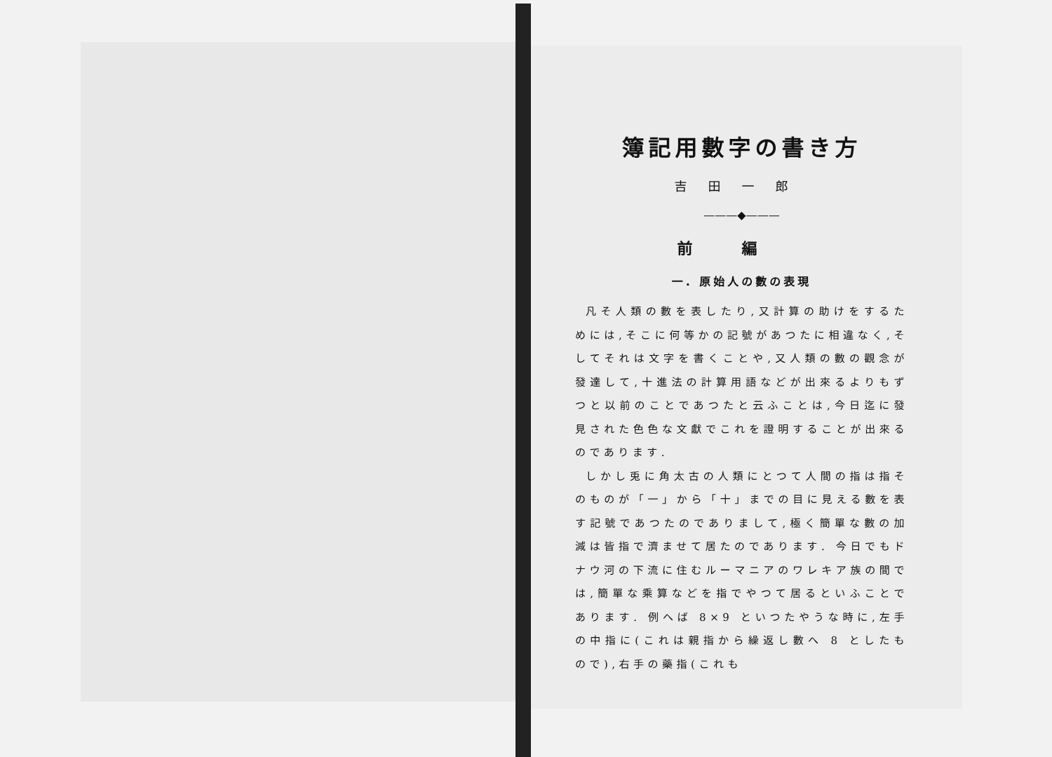簿記用數字の書き方
吉田一郎
———◆———
前編
一. 原始人の數の表現
凡そ人類の數を表したり,又計算の助けをするためには,そこに何等かの記號があつたに相違なく,そしてそれは文字を書くことや,又人類の數の觀念が發達して,十進法の計算用語などが出來るよりもずつと以前のことであつたと云ふことは,今日迄に發見された色色な文獻でこれを證明することが出來るのであります.
しかし兎に角太古の人類にとつて人間の指は指そのものが「一」から「十」までの目に見える數を表す記號であつたのでありまして,極く簡單な數の加減は皆指で濟ませて居たのであります. 今日でもドナウ河の下流に住むルーマニアのワレキア族の間では,簡單な乘算などを指でやつて居るといふことであります. 例へば 8×9 といつたやうな時に,左手の中指に(これは親指から繰返し數へ 8 としたもので),右手の藥指(これも